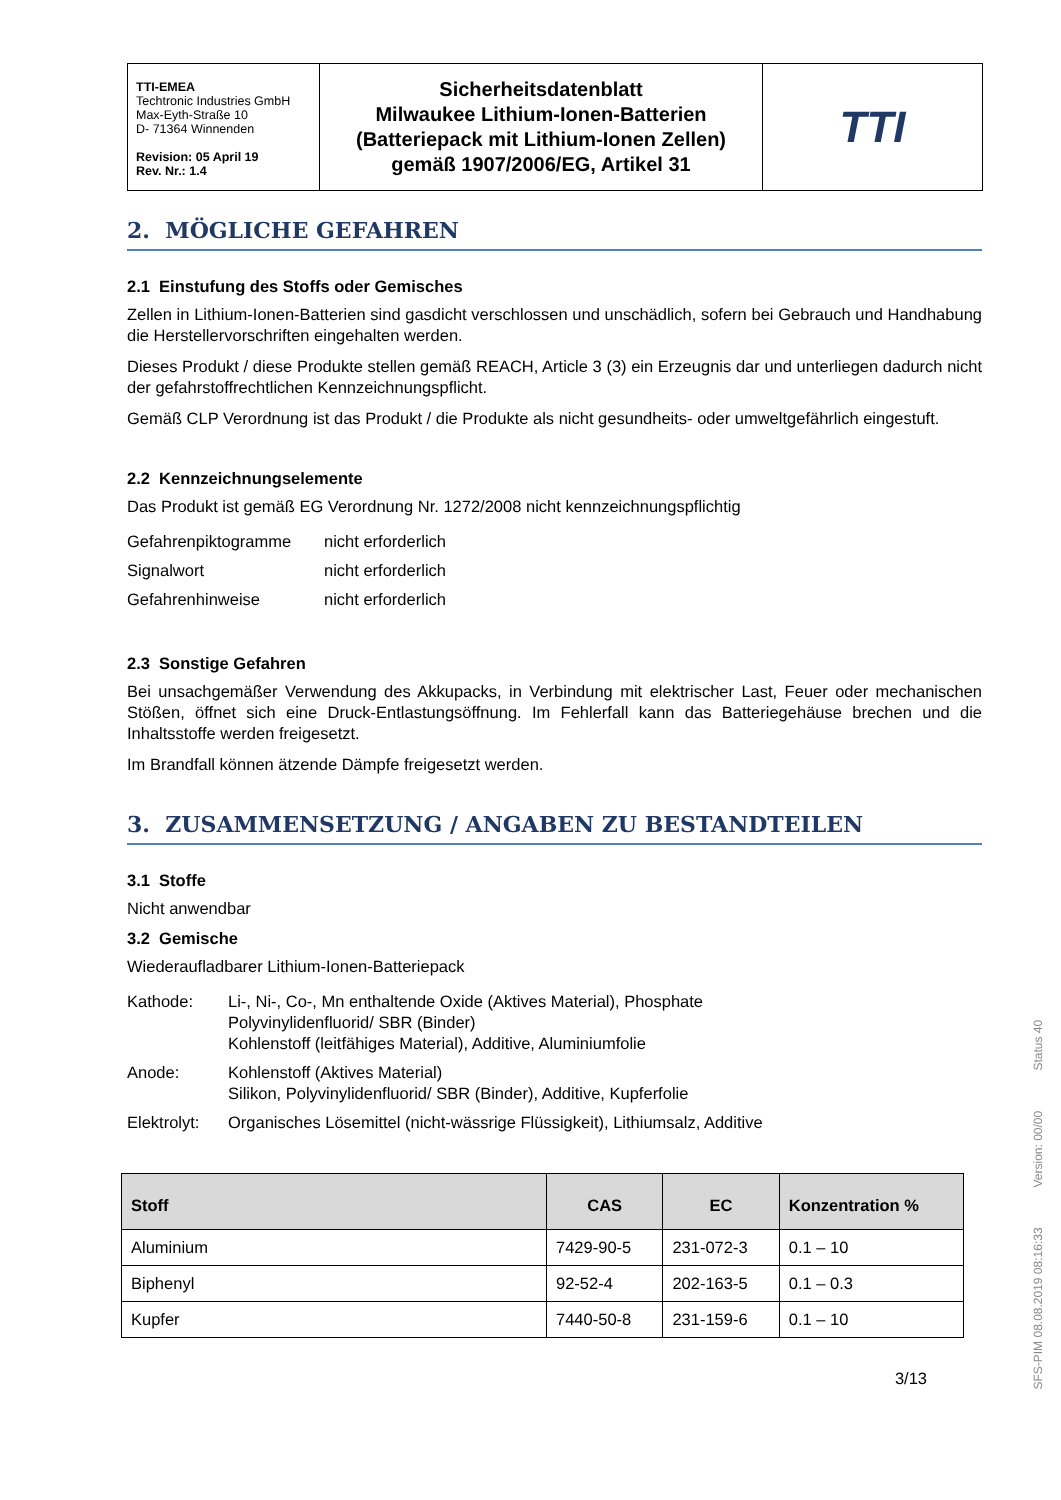| TTI-EMEA Techtronic Industries GmbH Max-Eyth-Straße 10 D- 71364 Winnenden Revision: 05 April 19 Rev. Nr.: 1.4 | Sicherheitsdatenblatt Milwaukee Lithium-Ionen-Batterien (Batteriepack mit Lithium-Ionen Zellen) gemäß 1907/2006/EG, Artikel 31 | TTI |
2. MÖGLICHE GEFAHREN
2.1 Einstufung des Stoffs oder Gemisches
Zellen in Lithium-Ionen-Batterien sind gasdicht verschlossen und unschädlich, sofern bei Gebrauch und Handhabung die Herstellervorschriften eingehalten werden.
Dieses Produkt / diese Produkte stellen gemäß REACH, Article 3 (3) ein Erzeugnis dar und unterliegen dadurch nicht der gefahrstoffrechtlichen Kennzeichnungspflicht.
Gemäß CLP Verordnung ist das Produkt / die Produkte als nicht gesundheits- oder umweltgefährlich eingestuft.
2.2 Kennzeichnungselemente
Das Produkt ist gemäß EG Verordnung Nr. 1272/2008 nicht kennzeichnungspflichtig
| Gefahrenpiktogramme | nicht erforderlich |
| Signalwort | nicht erforderlich |
| Gefahrenhinweise | nicht erforderlich |
2.3 Sonstige Gefahren
Bei unsachgemäßer Verwendung des Akkupacks, in Verbindung mit elektrischer Last, Feuer oder mechanischen Stößen, öffnet sich eine Druck-Entlastungsöffnung. Im Fehlerfall kann das Batteriegehäuse brechen und die Inhaltsstoffe werden freigesetzt.
Im Brandfall können ätzende Dämpfe freigesetzt werden.
3. ZUSAMMENSETZUNG / ANGABEN ZU BESTANDTEILEN
3.1 Stoffe
Nicht anwendbar
3.2 Gemische
Wiederaufladbarer Lithium-Ionen-Batteriepack
| Kathode: | Li-, Ni-, Co-, Mn enthaltende Oxide (Aktives Material), Phosphate Polyvinylidenfluorid/ SBR (Binder) Kohlenstoff (leitfähiges Material), Additive, Aluminiumfolie |
| Anode: | Kohlenstoff (Aktives Material) Silikon, Polyvinylidenfluorid/ SBR (Binder), Additive, Kupferfolie |
| Elektrolyt: | Organisches Lösemittel (nicht-wässrige Flüssigkeit), Lithiumsalz, Additive |
| Stoff | CAS | EC | Konzentration % |
| --- | --- | --- | --- |
| Aluminium | 7429-90-5 | 231-072-3 | 0.1 – 10 |
| Biphenyl | 92-52-4 | 202-163-5 | 0.1 – 0.3 |
| Kupfer | 7440-50-8 | 231-159-6 | 0.1 – 10 |
3/13
SFS-PIM 08.08.2019 08:16:33 Version: 00/00 Status 40